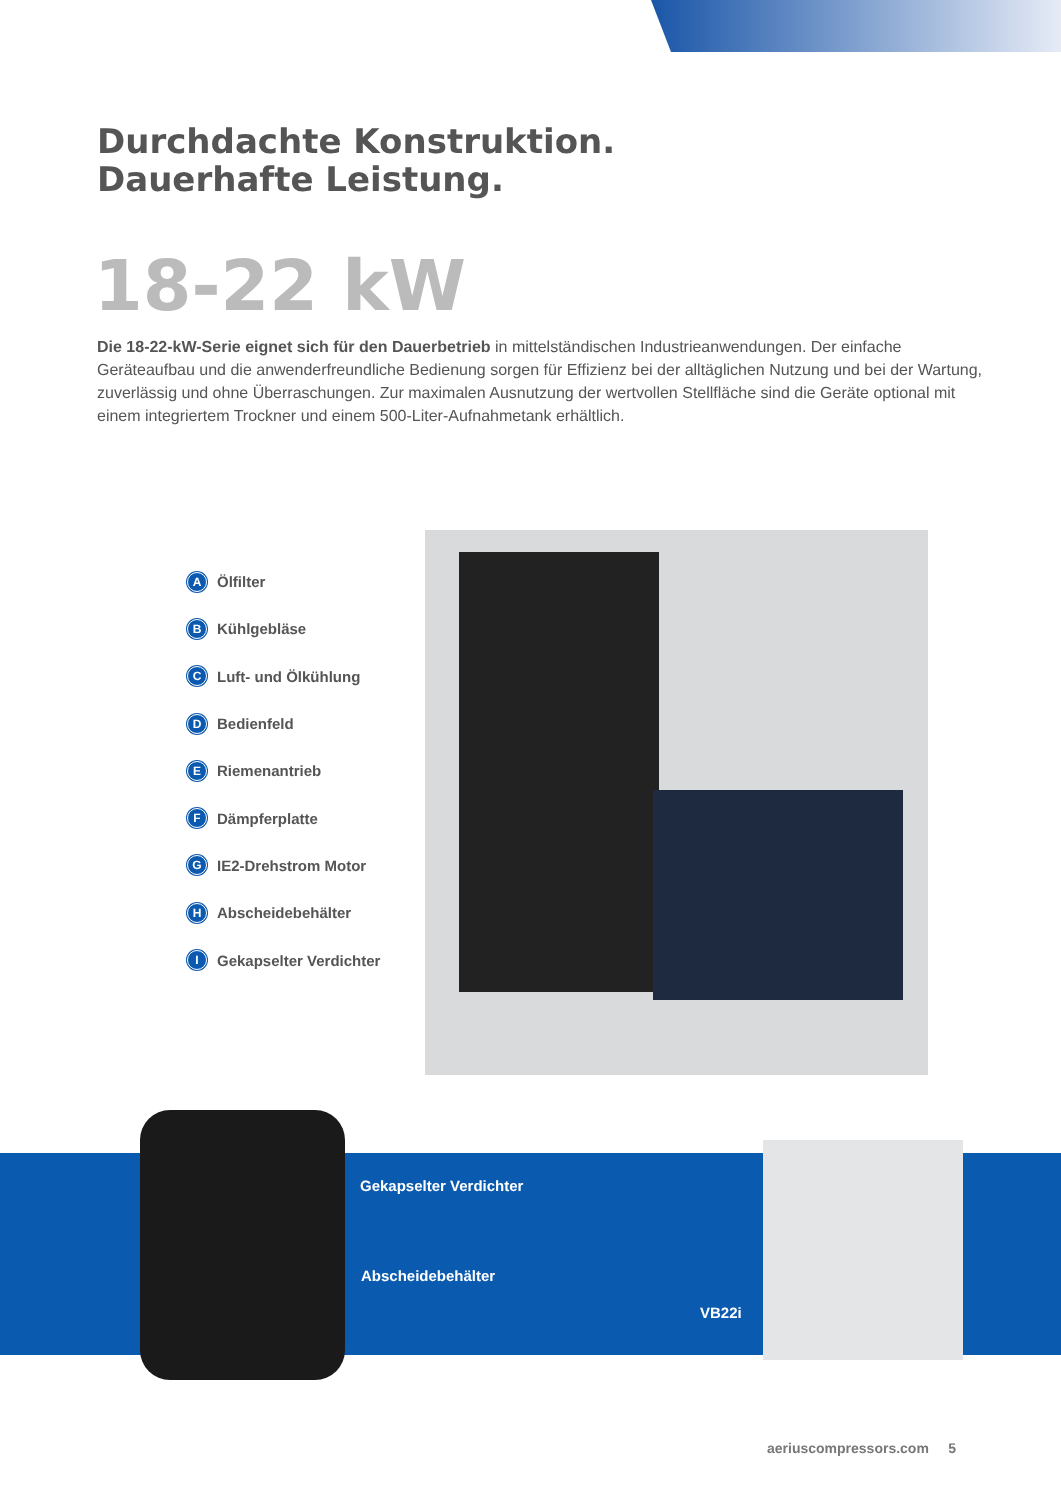Durchdachte Konstruktion.
Dauerhafte Leistung.
18-22 kW
Die 18-22-kW-Serie eignet sich für den Dauerbetrieb in mittelständischen Industrieanwendungen. Der einfache Geräteaufbau und die anwenderfreundliche Bedienung sorgen für Effizienz bei der alltäglichen Nutzung und bei der Wartung, zuverlässig und ohne Überraschungen. Zur maximalen Ausnutzung der wertvollen Stellfläche sind die Geräte optional mit einem integriertem Trockner und einem 500-Liter-Aufnahmetank erhältlich.
A Ölfilter
B Kühlgebläse
C Luft- und Ölkühlung
D Bedienfeld
E Riemenantrieb
F Dämpferplatte
G IE2-Drehstrom Motor
H Abscheidebehälter
I Gekapselter Verdichter
Gekapselter Verdichter
Abscheidebehälter
VB22i
aeriuscompressors.com 5